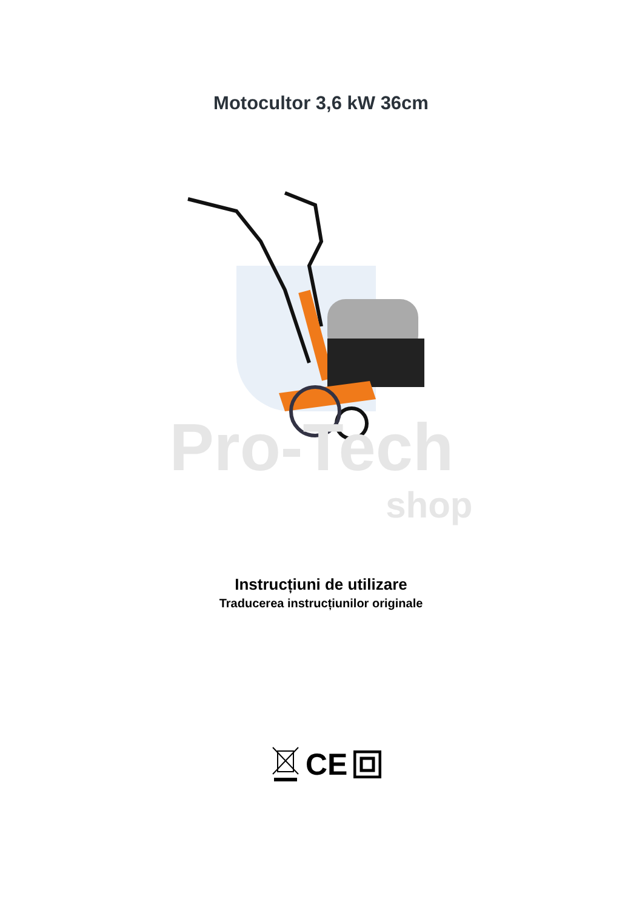Motocultor 3,6 kW 36cm
Pro-Tech
shop
Instrucțiuni de utilizare
Traducerea instrucțiunilor originale
CE